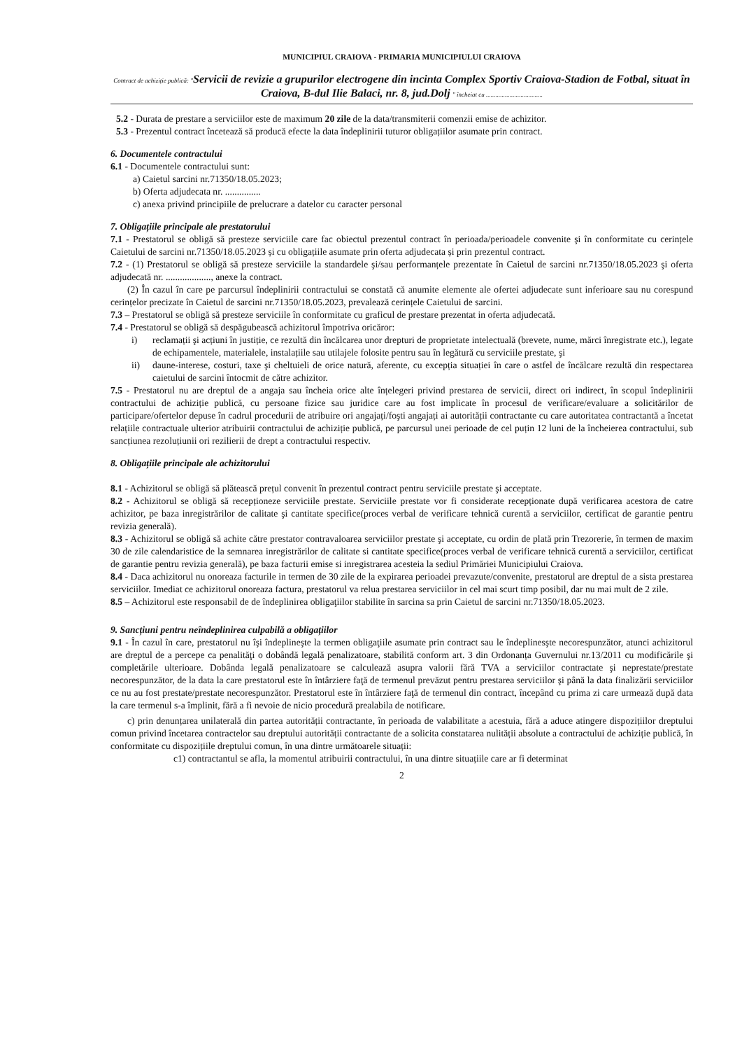MUNICIPIUL CRAIOVA - PRIMARIA MUNICIPIULUI CRAIOVA
Contract de achiziție publică: "Servicii de revizie a grupurilor electrogene din incinta Complex Sportiv Craiova-Stadion de Fotbal, situat în Craiova, B-dul Ilie Balaci, nr. 8, jud.Dolj " încheiat cu ....................................
5.2 - Durata de prestare a serviciilor este de maximum 20 zile de la data/transmiterii comenzii emise de achizitor.
5.3 - Prezentul contract încetează să producă efecte la data îndeplinirii tuturor obligațiilor asumate prin contract.
6. Documentele contractului
6.1 - Documentele contractului sunt:
a) Caietul sarcini nr.71350/18.05.2023;
b) Oferta adjudecata nr. ...............
c) anexa privind principiile de prelucrare a datelor cu caracter personal
7. Obligațiile principale ale prestatorului
7.1 - Prestatorul se obligă să presteze serviciile care fac obiectul prezentul contract în perioada/perioadele convenite şi în conformitate cu cerințele Caietului de sarcini nr.71350/18.05.2023 și cu obligațiile asumate prin oferta adjudecata și prin prezentul contract.
7.2 - (1) Prestatorul se obligă să presteze serviciile la standardele şi/sau performanțele prezentate în Caietul de sarcini nr.71350/18.05.2023 şi oferta adjudecată nr. ..................., anexe la contract.
(2) În cazul în care pe parcursul îndeplinirii contractului se constată că anumite elemente ale ofertei adjudecate sunt inferioare sau nu corespund cerințelor precizate în Caietul de sarcini nr.71350/18.05.2023, prevalează cerințele Caietului de sarcini.
7.3 – Prestatorul se obligă să presteze serviciile în conformitate cu graficul de prestare prezentat in oferta adjudecată.
7.4 - Prestatorul se obligă să despăgubească achizitorul împotriva oricăror:
i) reclamații şi acțiuni în justiție, ce rezultă din încălcarea unor drepturi de proprietate intelectuală (brevete, nume, mărci înregistrate etc.), legate de echipamentele, materialele, instalațiile sau utilajele folosite pentru sau în legătură cu serviciile prestate, şi
ii) daune-interese, costuri, taxe şi cheltuieli de orice natură, aferente, cu excepția situației în care o astfel de încălcare rezultă din respectarea caietului de sarcini întocmit de către achizitor.
7.5 - Prestatorul nu are dreptul de a angaja sau încheia orice alte înțelegeri privind prestarea de servicii, direct ori indirect, în scopul îndeplinirii contractului de achiziție publică, cu persoane fizice sau juridice care au fost implicate în procesul de verificare/evaluare a solicitărilor de participare/ofertelor depuse în cadrul procedurii de atribuire ori angajați/foşti angajați ai autorității contractante cu care autoritatea contractantă a încetat relațiile contractuale ulterior atribuirii contractului de achiziție publică, pe parcursul unei perioade de cel puțin 12 luni de la încheierea contractului, sub sancțiunea rezoluțiunii ori rezilierii de drept a contractului respectiv.
8. Obligațiile principale ale achizitorului
8.1 - Achizitorul se obligă să plătească prețul convenit în prezentul contract pentru serviciile prestate şi acceptate.
8.2 - Achizitorul se obligă să recepționeze serviciile prestate. Serviciile prestate vor fi considerate recepționate după verificarea acestora de catre achizitor, pe baza inregistrărilor de calitate şi cantitate specifice(proces verbal de verificare tehnică curentă a serviciilor, certificat de garantie pentru revizia generală).
8.3 - Achizitorul se obligă să achite către prestator contravaloarea serviciilor prestate şi acceptate, cu ordin de plată prin Trezorerie, în termen de maxim 30 de zile calendaristice de la semnarea inregistrărilor de calitate si cantitate specifice(proces verbal de verificare tehnică curentă a serviciilor, certificat de garantie pentru revizia generală), pe baza facturii emise si inregistrarea acesteia la sediul Primăriei Municipiului Craiova.
8.4 - Daca achizitorul nu onoreaza facturile in termen de 30 zile de la expirarea perioadei prevazute/convenite, prestatorul are dreptul de a sista prestarea serviciilor. Imediat ce achizitorul onoreaza factura, prestatorul va relua prestarea serviciilor in cel mai scurt timp posibil, dar nu mai mult de 2 zile.
8.5 – Achizitorul este responsabil de de îndeplinirea obligaţiilor stabilite în sarcina sa prin Caietul de sarcini nr.71350/18.05.2023.
9. Sancțiuni pentru neîndeplinirea culpabilă a obligațiilor
9.1 - În cazul în care, prestatorul nu îşi îndeplineşte la termen obligaţiile asumate prin contract sau le îndeplinesşte necorespunzător, atunci achizitorul are dreptul de a percepe ca penalităţi o dobândă legală penalizatoare, stabilită conform art. 3 din Ordonanța Guvernului nr.13/2011 cu modificările şi completările ulterioare. Dobânda legală penalizatoare se calculează asupra valorii fără TVA a serviciilor contractate şi neprestate/prestate necorespunzător, de la data la care prestatorul este în întârziere faţă de termenul prevăzut pentru prestarea serviciilor şi până la data finalizării serviciilor ce nu au fost prestate/prestate necorespunzător. Prestatorul este în întârziere faţă de termenul din contract, începând cu prima zi care urmează după data la care termenul s-a împlinit, fără a fi nevoie de nicio procedură prealabila de notificare.
c) prin denunțarea unilaterală din partea autorității contractante, în perioada de valabilitate a acestuia, fără a aduce atingere dispozițiilor dreptului comun privind încetarea contractelor sau dreptului autorității contractante de a solicita constatarea nulității absolute a contractului de achiziție publică, în conformitate cu dispozițiile dreptului comun, în una dintre următoarele situații:
c1) contractantul se afla, la momentul atribuirii contractului, în una dintre situațiile care ar fi determinat
2